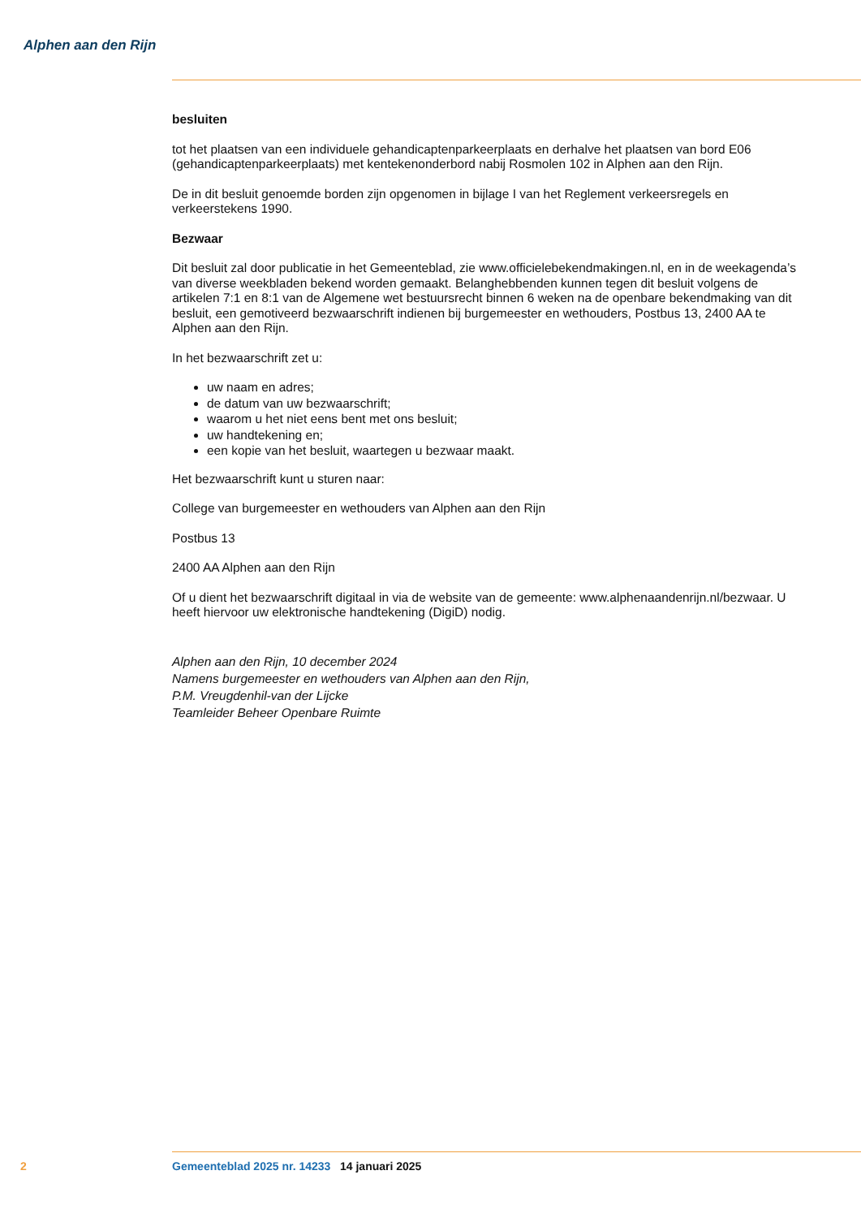Alphen aan den Rijn
besluiten
tot het plaatsen van een individuele gehandicaptenparkeerplaats en derhalve het plaatsen van bord E06 (gehandicaptenparkeerplaats) met kentekenonderbord nabij Rosmolen 102 in Alphen aan den Rijn.
De in dit besluit genoemde borden zijn opgenomen in bijlage I van het Reglement verkeersregels en verkeerstekens 1990.
Bezwaar
Dit besluit zal door publicatie in het Gemeenteblad, zie www.officielebekendmakingen.nl, en in de weekagenda’s van diverse weekbladen bekend worden gemaakt. Belanghebbenden kunnen tegen dit besluit volgens de artikelen 7:1 en 8:1 van de Algemene wet bestuursrecht binnen 6 weken na de openbare bekendmaking van dit besluit, een gemotiveerd bezwaarschrift indienen bij burgemeester en wethouders, Postbus 13, 2400 AA te Alphen aan den Rijn.
In het bezwaarschrift zet u:
uw naam en adres;
de datum van uw bezwaarschrift;
waarom u het niet eens bent met ons besluit;
uw handtekening en;
een kopie van het besluit, waartegen u bezwaar maakt.
Het bezwaarschrift kunt u sturen naar:
College van burgemeester en wethouders van Alphen aan den Rijn
Postbus 13
2400 AA Alphen aan den Rijn
Of u dient het bezwaarschrift digitaal in via de website van de gemeente: www.alphenaandenrijn.nl/bezwaar. U heeft hiervoor uw elektronische handtekening (DigiD) nodig.
Alphen aan den Rijn, 10 december 2024
Namens burgemeester en wethouders van Alphen aan den Rijn,
P.M. Vreugdenhil-van der Lijcke
Teamleider Beheer Openbare Ruimte
2 Gemeenteblad 2025 nr. 14233 14 januari 2025